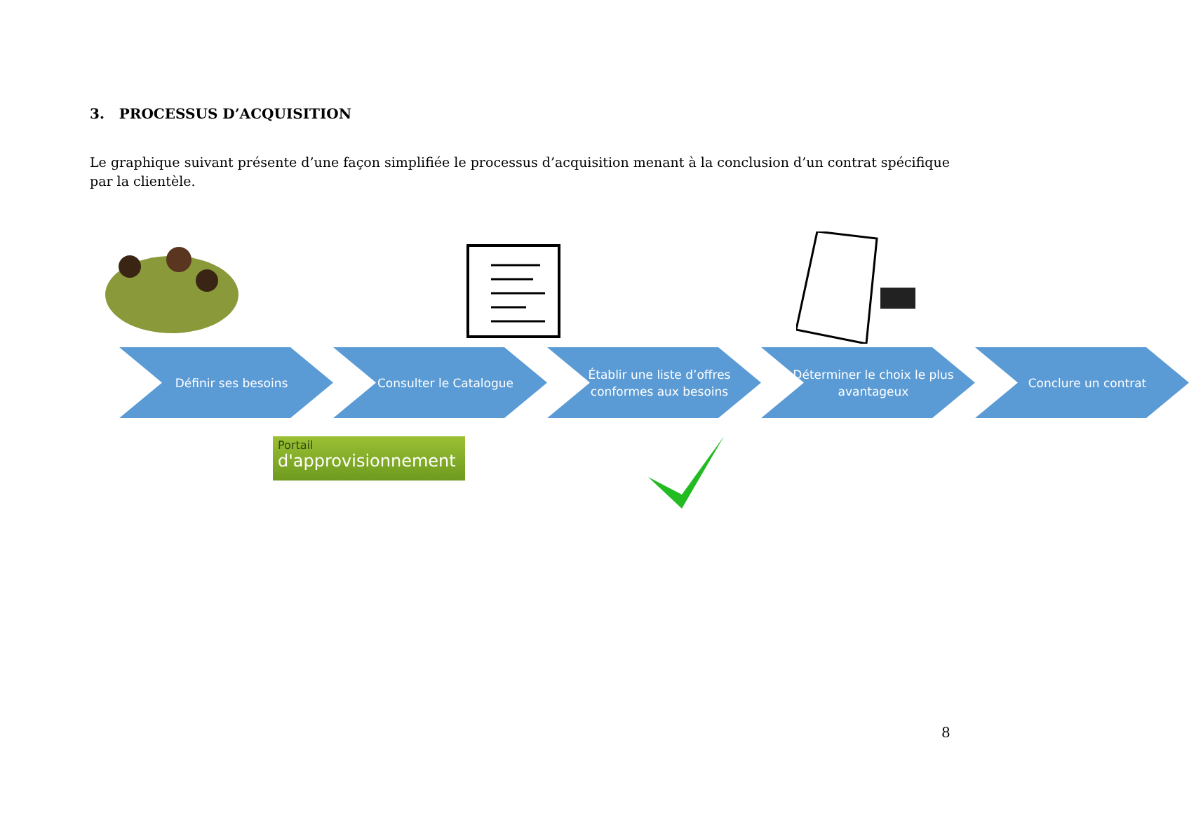3. PROCESSUS D’ACQUISITION
Le graphique suivant présente d’une façon simplifiée le processus d’acquisition menant à la conclusion d’un contrat spécifique par la clientèle.
Définir ses besoins Consulter le Catalogue Établir une liste d’offres conformes aux besoins
Déterminer le choix le plus avantageux
Conclure un contrat
Portail
d'approvisionnement
8